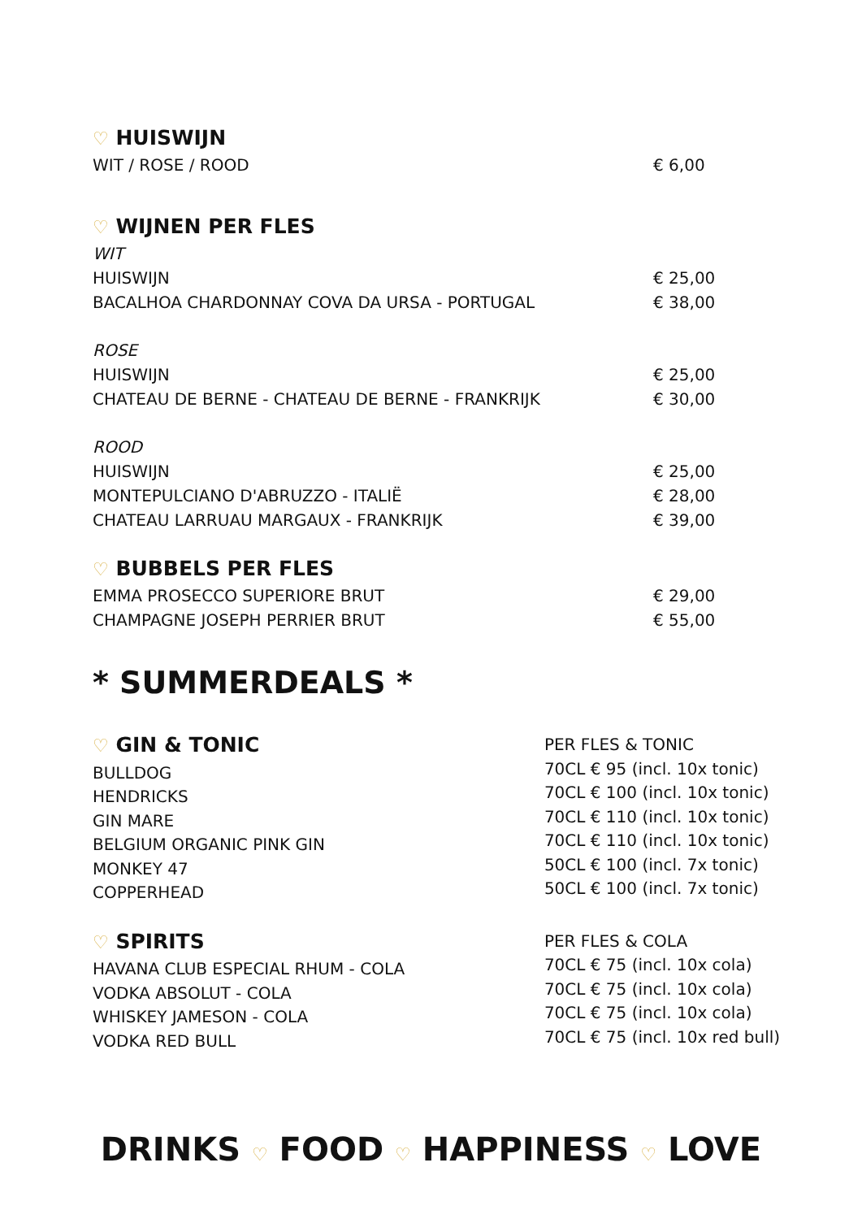♡ HUISWIJN
| WIT / ROSE / ROOD | € 6,00 |
♡ WIJNEN PER FLES
| WIT | |
| HUISWIJN | € 25,00 |
| BACALHOA CHARDONNAY COVA DA URSA - PORTUGAL | € 38,00 |
| ROSE | |
| HUISWIJN | € 25,00 |
| CHATEAU DE BERNE - CHATEAU DE BERNE - FRANKRIJK | € 30,00 |
| ROOD | |
| HUISWIJN | € 25,00 |
| MONTEPULCIANO D'ABRUZZO - ITALIË | € 28,00 |
| CHATEAU LARRUAU MARGAUX - FRANKRIJK | € 39,00 |
♡ BUBBELS PER FLES
| EMMA PROSECCO SUPERIORE BRUT | € 29,00 |
| CHAMPAGNE JOSEPH PERRIER BRUT | € 55,00 |
* SUMMERDEALS *
♡ GIN & TONIC
BULLDOG
HENDRICKS
GIN MARE
BELGIUM ORGANIC PINK GIN
MONKEY 47
COPPERHEAD
PER FLES & TONIC
70CL € 95 (incl. 10x tonic)
70CL € 100 (incl. 10x tonic)
70CL € 110 (incl. 10x tonic)
70CL € 110 (incl. 10x tonic)
50CL € 100 (incl. 7x tonic)
50CL € 100 (incl. 7x tonic)
♡ SPIRITS
HAVANA CLUB ESPECIAL RHUM - COLA
VODKA ABSOLUT - COLA
WHISKEY JAMESON - COLA
VODKA RED BULL
PER FLES & COLA
70CL € 75 (incl. 10x cola)
70CL € 75 (incl. 10x cola)
70CL € 75 (incl. 10x cola)
70CL € 75 (incl. 10x red bull)
DRINKS ♡ FOOD ♡ HAPPINESS ♡ LOVE